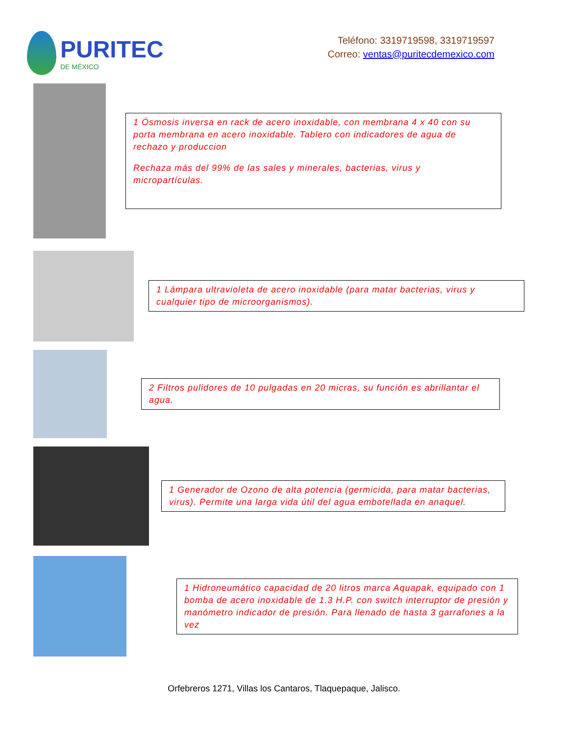PURITEC
DE MÉXICO
Teléfono: 3319719598, 3319719597
Correo: ventas@puritecdemexico.com
1 Ósmosis inversa en rack de acero inoxidable, con membrana 4 x 40 con su porta membrana en acero inoxidable. Tablero con indicadores de agua de rechazo y produccion
Rechaza más del 99% de las sales y minerales, bacterias, virus y micropartículas.
1 Lámpara ultravioleta de acero inoxidable (para matar bacterias, virus y cualquier tipo de microorganismos).
2 Filtros pulidores de 10 pulgadas en 20 micras, su función es abrillantar el agua.
1 Generador de Ozono de alta potencia (germicida, para matar bacterias, virus). Permite una larga vida útil del agua embotellada en anaquel.
1 Hidroneumático capacidad de 20 litros marca Aquapak, equipado con 1 bomba de acero inoxidable de 1.3 H.P. con switch interruptor de presión y manómetro indicador de presión. Para llenado de hasta 3 garrafones a la vez
Orfebreros 1271, Villas los Cantaros, Tlaquepaque, Jalisco.